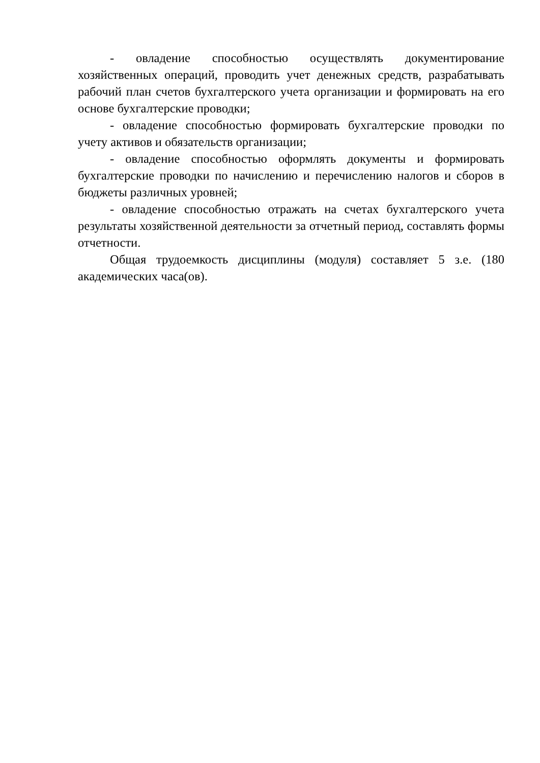- овладение способностью осуществлять документирование хозяйственных операций, проводить учет денежных средств, разрабатывать рабочий план счетов бухгалтерского учета организации и формировать на его основе бухгалтерские проводки;
- овладение способностью формировать бухгалтерские проводки по учету активов и обязательств организации;
- овладение способностью оформлять документы и формировать бухгалтерские проводки по начислению и перечислению налогов и сборов в бюджеты различных уровней;
- овладение способностью отражать на счетах бухгалтерского учета результаты хозяйственной деятельности за отчетный период, составлять формы отчетности.
Общая трудоемкость дисциплины (модуля) составляет 5 з.е. (180 академических часа(ов).